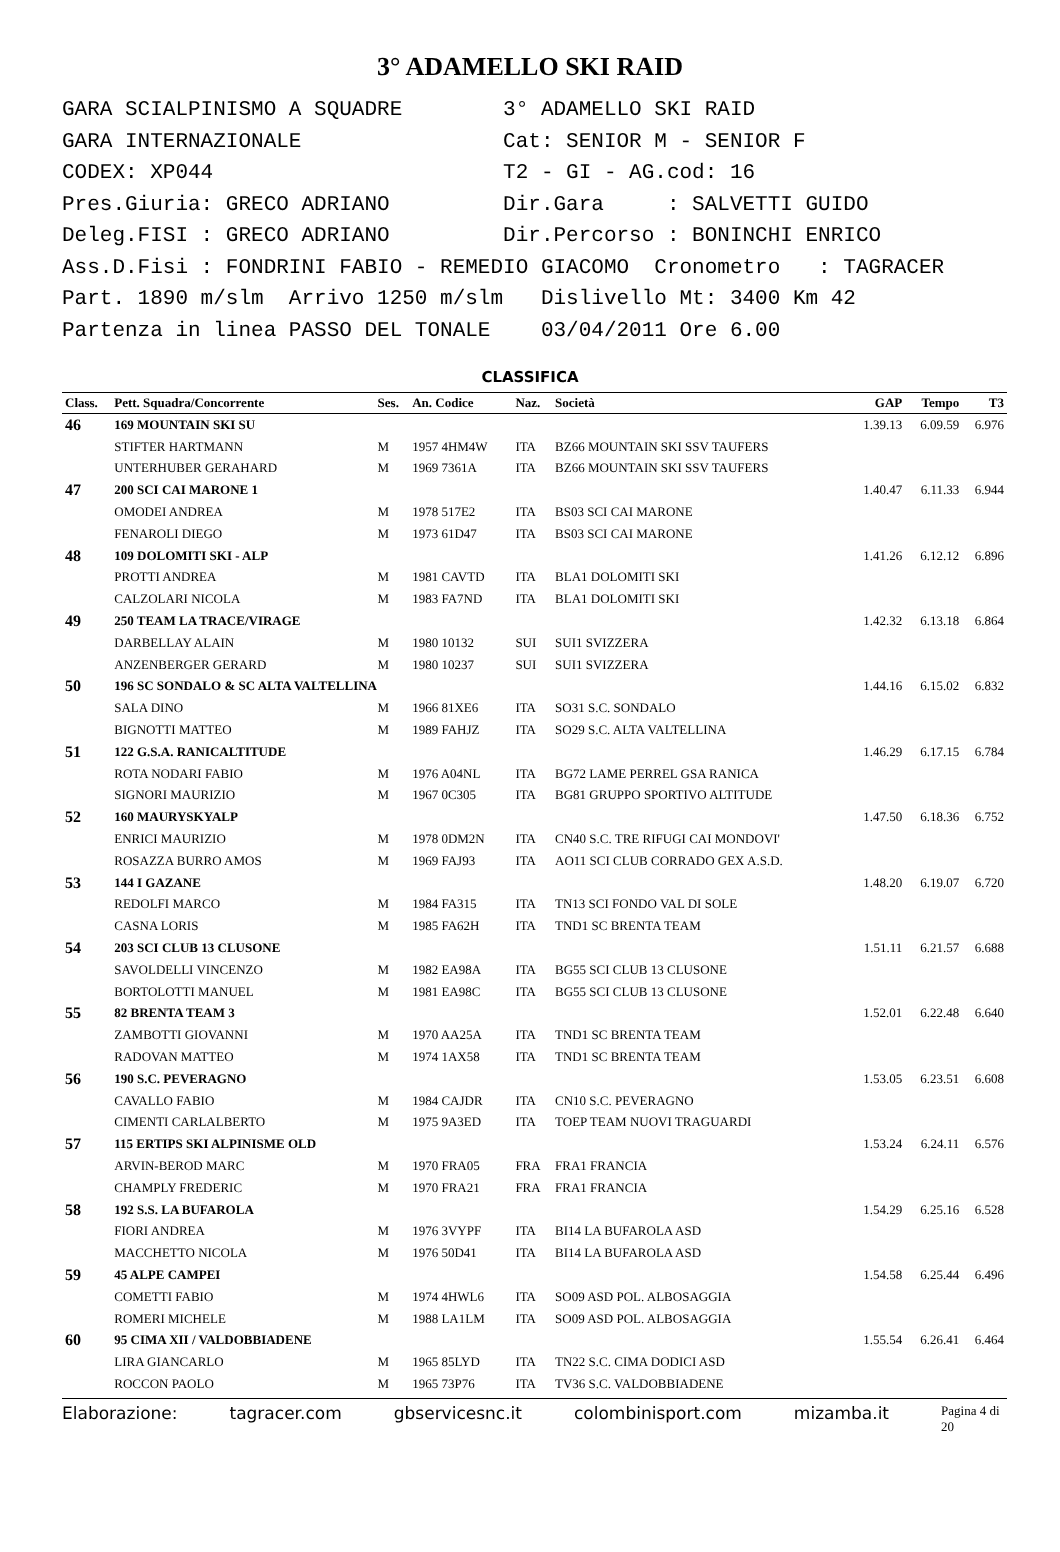3° ADAMELLO SKI RAID
GARA SCIALPINISMO A SQUADRE 3° ADAMELLO SKI RAID GARA INTERNAZIONALE Cat: SENIOR M - SENIOR F CODEX: XP044 T2 - GI - AG.cod: 16 Pres.Giuria: GRECO ADRIANO Dir.Gara : SALVETTI GUIDO Deleg.FISI : GRECO ADRIANO Dir.Percorso : BONINCHI ENRICO Ass.D.Fisi : FONDRINI FABIO - REMEDIO GIACOMO Cronometro : TAGRACER Part. 1890 m/slm Arrivo 1250 m/slm Dislivello Mt: 3400 Km 42 Partenza in linea PASSO DEL TONALE 03/04/2011 Ore 6.00
CLASSIFICA
| Class. | Pett. Squadra/Concorrente | Ses. | An. Codice | Naz. | Società | GAP | Tempo | T3 |
| --- | --- | --- | --- | --- | --- | --- | --- | --- |
| 46 | 169 MOUNTAIN SKI SU | | | | | 1.39.13 | 6.09.59 | 6.976 |
| | STIFTER HARTMANN | M | 1957 4HM4W | ITA | BZ66 MOUNTAIN SKI SSV TAUFERS | | | |
| | UNTERHUBER GERAHARD | M | 1969 7361A | ITA | BZ66 MOUNTAIN SKI SSV TAUFERS | | | |
| 47 | 200 SCI CAI MARONE 1 | | | | | 1.40.47 | 6.11.33 | 6.944 |
| | OMODEI ANDREA | M | 1978 517E2 | ITA | BS03 SCI CAI MARONE | | | |
| | FENAROLI DIEGO | M | 1973 61D47 | ITA | BS03 SCI CAI MARONE | | | |
| 48 | 109 DOLOMITI SKI - ALP | | | | | 1.41.26 | 6.12.12 | 6.896 |
| | PROTTI ANDREA | M | 1981 CAVTD | ITA | BLA1 DOLOMITI SKI | | | |
| | CALZOLARI NICOLA | M | 1983 FA7ND | ITA | BLA1 DOLOMITI SKI | | | |
| 49 | 250 TEAM LA TRACE/VIRAGE | | | | | 1.42.32 | 6.13.18 | 6.864 |
| | DARBELLAY ALAIN | M | 1980 10132 | SUI | SUI1 SVIZZERA | | | |
| | ANZENBERGER GERARD | M | 1980 10237 | SUI | SUI1 SVIZZERA | | | |
| 50 | 196 SC SONDALO & SC ALTA VALTELLINA | | | | | 1.44.16 | 6.15.02 | 6.832 |
| | SALA DINO | M | 1966 81XE6 | ITA | SO31 S.C. SONDALO | | | |
| | BIGNOTTI MATTEO | M | 1989 FAHJZ | ITA | SO29 S.C. ALTA VALTELLINA | | | |
| 51 | 122 G.S.A. RANICALTITUDE | | | | | 1.46.29 | 6.17.15 | 6.784 |
| | ROTA NODARI FABIO | M | 1976 A04NL | ITA | BG72 LAME PERREL GSA RANICA | | | |
| | SIGNORI MAURIZIO | M | 1967 0C305 | ITA | BG81 GRUPPO SPORTIVO ALTITUDE | | | |
| 52 | 160 MAURYSKYALP | | | | | 1.47.50 | 6.18.36 | 6.752 |
| | ENRICI MAURIZIO | M | 1978 0DM2N | ITA | CN40 S.C. TRE RIFUGI CAI MONDOVI' | | | |
| | ROSAZZA BURRO AMOS | M | 1969 FAJ93 | ITA | AO11 SCI CLUB CORRADO GEX A.S.D. | | | |
| 53 | 144 I GAZANE | | | | | 1.48.20 | 6.19.07 | 6.720 |
| | REDOLFI MARCO | M | 1984 FA315 | ITA | TN13 SCI FONDO VAL DI SOLE | | | |
| | CASNA LORIS | M | 1985 FA62H | ITA | TND1 SC BRENTA TEAM | | | |
| 54 | 203 SCI CLUB 13 CLUSONE | | | | | 1.51.11 | 6.21.57 | 6.688 |
| | SAVOLDELLI VINCENZO | M | 1982 EA98A | ITA | BG55 SCI CLUB 13 CLUSONE | | | |
| | BORTOLOTTI MANUEL | M | 1981 EA98C | ITA | BG55 SCI CLUB 13 CLUSONE | | | |
| 55 | 82 BRENTA TEAM 3 | | | | | 1.52.01 | 6.22.48 | 6.640 |
| | ZAMBOTTI GIOVANNI | M | 1970 AA25A | ITA | TND1 SC BRENTA TEAM | | | |
| | RADOVAN MATTEO | M | 1974 1AX58 | ITA | TND1 SC BRENTA TEAM | | | |
| 56 | 190 S.C. PEVERAGNO | | | | | 1.53.05 | 6.23.51 | 6.608 |
| | CAVALLO FABIO | M | 1984 CAJDR | ITA | CN10 S.C. PEVERAGNO | | | |
| | CIMENTI CARLALBERTO | M | 1975 9A3ED | ITA | TOEP TEAM NUOVI TRAGUARDI | | | |
| 57 | 115 ERTIPS SKI ALPINISME OLD | | | | | 1.53.24 | 6.24.11 | 6.576 |
| | ARVIN-BEROD MARC | M | 1970 FRA05 | FRA | FRA1 FRANCIA | | | |
| | CHAMPLY FREDERIC | M | 1970 FRA21 | FRA | FRA1 FRANCIA | | | |
| 58 | 192 S.S. LA BUFAROLA | | | | | 1.54.29 | 6.25.16 | 6.528 |
| | FIORI ANDREA | M | 1976 3VYPF | ITA | BI14 LA BUFAROLA ASD | | | |
| | MACCHETTO NICOLA | M | 1976 50D41 | ITA | BI14 LA BUFAROLA ASD | | | |
| 59 | 45 ALPE CAMPEI | | | | | 1.54.58 | 6.25.44 | 6.496 |
| | COMETTI FABIO | M | 1974 4HWL6 | ITA | SO09 ASD POL. ALBOSAGGIA | | | |
| | ROMERI MICHELE | M | 1988 LA1LM | ITA | SO09 ASD POL. ALBOSAGGIA | | | |
| 60 | 95 CIMA XII / VALDOBBIADENE | | | | | 1.55.54 | 6.26.41 | 6.464 |
| | LIRA GIANCARLO | M | 1965 85LYD | ITA | TN22 S.C. CIMA DODICI ASD | | | |
| | ROCCON PAOLO | M | 1965 73P76 | ITA | TV36 S.C. VALDOBBIADENE | | | |
Elaborazione: tagracer.com gbservicesnc.it colombinisport.com mizamba.it Pagina 4 di 20